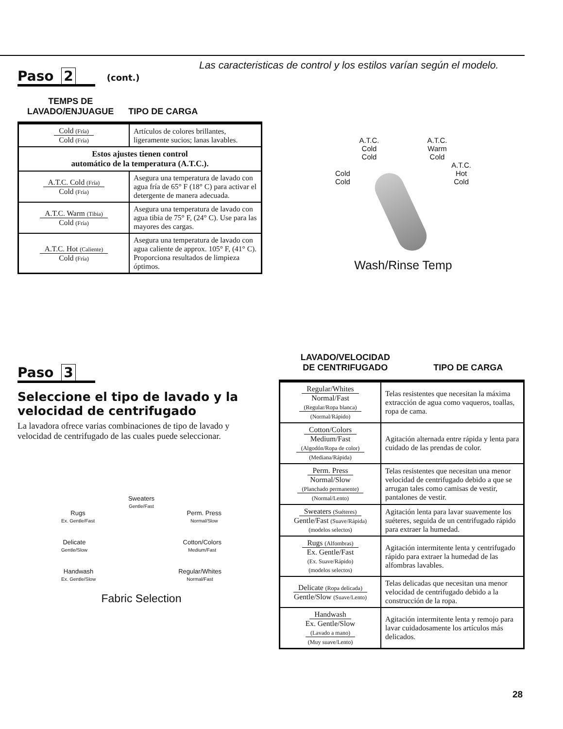Las caracteristicas de control y los estilos varían según el modelo.
Paso 2 (cont.)
TEMPS DE
LAVADO/ENJUAGUE
TIPO DE CARGA
| Cold (Fría) Cold (Fría) | Artículos de colores brillantes, ligeramente sucios; lanas lavables. |
| Estos ajustes tienen control automático de la temperatura (A.T.C.). | |
| A.T.C. Cold (Fría) Cold (Fría) | Asegura una temperatura de lavado con agua fría de 65° F (18° C) para activar el detergente de manera adecuada. |
| A.T.C. Warm (Tibia) Cold (Fría) | Asegura una temperatura de lavado con agua tibia de 75° F, (24° C). Use para las mayores des cargas. |
| A.T.C. Hot (Caliente) Cold (Fría) | Asegura una temperatura de lavado con agua caliente de approx. 105° F, (41° C). Proporciona resultados de limpieza óptimos. |
A.T.C.
Cold
Cold
A.T.C.
Warm
Cold
Cold
Cold
A.T.C.
Hot
Cold
Wash/Rinse Temp
Paso 3
Seleccione el tipo de lavado y la velocidad de centrifugado
La lavadora ofrece varias combinaciones de tipo de lavado y velocidad de centrifugado de las cuales puede seleccionar.
Sweaters
Gentle/Fast
Rugs
Ex. Gentle/Fast
Perm. Press
Normal/Slow
Delicate
Gentle/Slow
Cotton/Colors
Medium/Fast
Handwash
Ex. Gentle/Slow
Regular/Whites
Normal/Fast
Fabric Selection
LAVADO/VELOCIDAD
DE CENTRIFUGADO
TIPO DE CARGA
| Regular/Whites Normal/Fast (Regular/Ropa blanca) (Normal/Rápido) | Telas resistentes que necesitan la máxima extracción de agua como vaqueros, toallas, ropa de cama. |
| Cotton/Colors Medium/Fast (Algodón/Ropa de color) (Mediana/Rápida) | Agitación alternada entre rápida y lenta para cuidado de las prendas de color. |
| Perm. Press Normal/Slow (Planchado permanente) (Normal/Lento) | Telas resistentes que necesitan una menor velocidad de centrifugado debido a que se arrugan tales como camisas de vestir, pantalones de vestir. |
| Sweaters (Suéteres) Gentle/Fast (Suave/Rápida) (modelos selectos) | Agitación lenta para lavar suavemente los suéteres, seguida de un centrifugado rápido para extraer la humedad. |
| Rugs (Alfombras) Ex. Gentle/Fast (Ex. Suave/Rápido) (modelos selectos) | Agitación intermitente lenta y centrifugado rápido para extraer la humedad de las alfombras lavables. |
| Delicate (Ropa delicada) Gentle/Slow (Suave/Lento) | Telas delicadas que necesitan una menor velocidad de centrifugado debido a la construcción de la ropa. |
| Handwash Ex. Gentle/Slow (Lavado a mano) (Muy suave/Lento) | Agitación intermitente lenta y remojo para lavar cuidadosamente los artículos más delicados. |
28